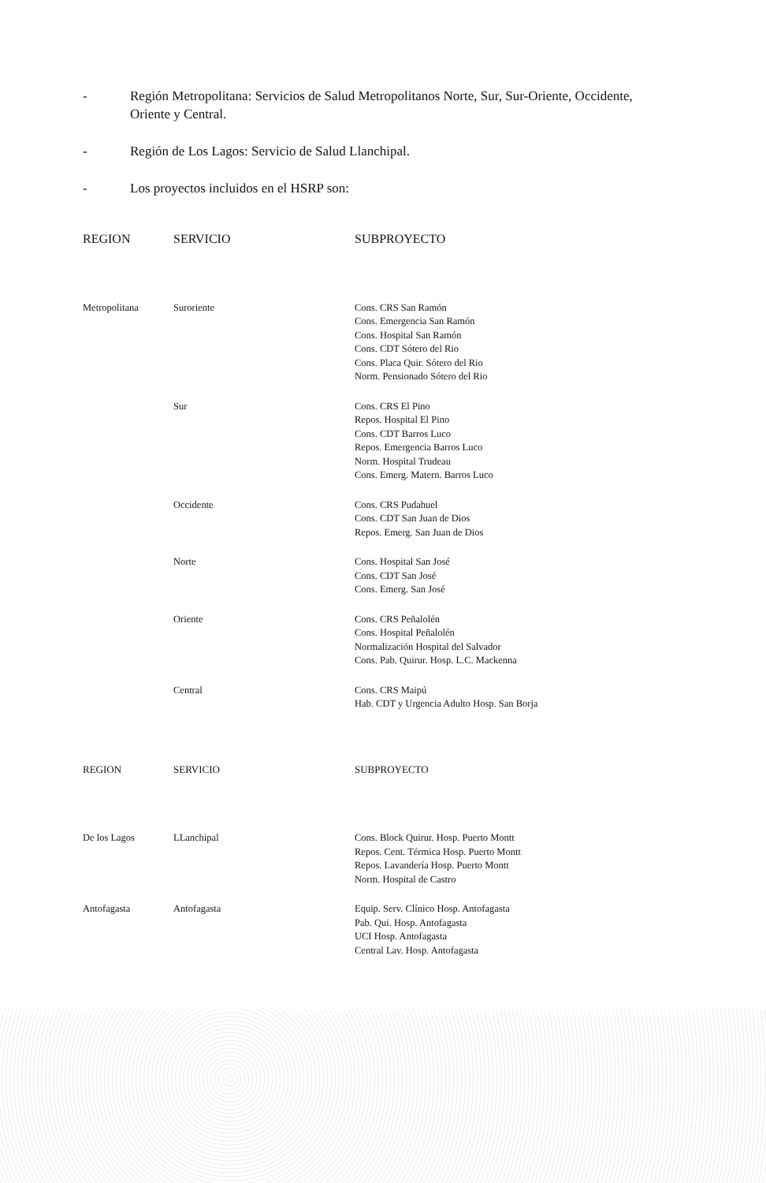- Región Metropolitana: Servicios de Salud Metropolitanos Norte, Sur, Sur-Oriente, Occidente, Oriente y Central.
- Región de Los Lagos: Servicio de Salud Llanchipal.
- Los proyectos incluidos en el HSRP son:
| REGION | SERVICIO | SUBPROYECTO |
| --- | --- | --- |
| Metropolitana | Suroriente | Cons. CRS San Ramón Cons. Emergencia San Ramón Cons. Hospital San Ramón Cons. CDT Sótero del Rio Cons. Placa Quir. Sótero del Rio Norm. Pensionado Sótero del Rio |
| | Sur | Cons. CRS El Pino Repos. Hospital El Pino Cons. CDT Barros Luco Repos. Emergencia Barros Luco Norm. Hospital Trudeau Cons. Emerg. Matern. Barros Luco |
| | Occidente | Cons. CRS Pudahuel Cons. CDT San Juan de Dios Repos. Emerg. San Juan de Dios |
| | Norte | Cons. Hospital San José Cons. CDT San José Cons. Emerg. San José |
| | Oriente | Cons. CRS Peñalolén Cons. Hospital Peñalolén Normalización Hospital del Salvador Cons. Pab. Quirur. Hosp. L.C. Mackenna |
| | Central | Cons. CRS Maipú Hab. CDT y Urgencia Adulto Hosp. San Borja |
| REGION | SERVICIO | SUBPROYECTO |
| --- | --- | --- |
| De los Lagos | LLanchipal | Cons. Block Quirur. Hosp. Puerto Montt Repos. Cent. Térmica Hosp. Puerto Montt Repos. Lavandería Hosp. Puerto Montt Norm. Hospital de Castro |
| Antofagasta | Antofagasta | Equip. Serv. Clínico Hosp. Antofagasta Pab. Qui. Hosp. Antofagasta UCI Hosp. Antofagasta Central Lav. Hosp. Antofagasta |